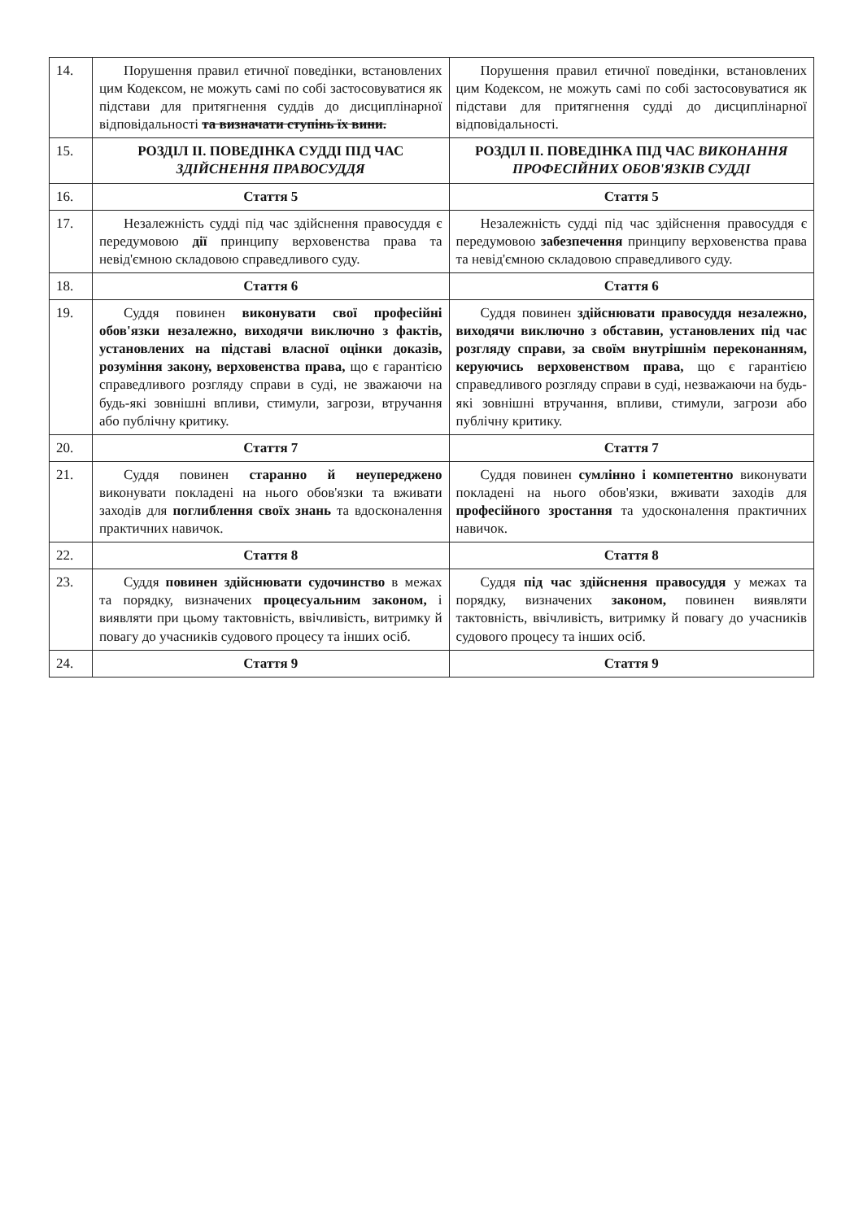| 14. | Порушення правил етичної поведінки, встановлених цим Кодексом, не можуть самі по собі застосовуватися як підстави для притягнення суддів до дисциплінарної відповідальності та визначати ступінь їх вини. | Порушення правил етичної поведінки, встановлених цим Кодексом, не можуть самі по собі застосовуватися як підстави для притягнення судді до дисциплінарної відповідальності. |
| 15. | РОЗДІЛ ІІ. ПОВЕДІНКА СУДДІ ПІД ЧАС ЗДІЙСНЕННЯ ПРАВОСУДДЯ | РОЗДІЛ ІІ. ПОВЕДІНКА ПІД ЧАС ВИКОНАННЯ ПРОФЕСІЙНИХ ОБОВ'ЯЗКІВ СУДДІ |
| 16. | Стаття 5 | Стаття 5 |
| 17. | Незалежність судді під час здійснення правосуддя є передумовою дії принципу верховенства права та невід'ємною складовою справедливого суду. | Незалежність судді під час здійснення правосуддя є передумовою забезпечення принципу верховенства права та невід'ємною складовою справедливого суду. |
| 18. | Стаття 6 | Стаття 6 |
| 19. | Суддя повинен виконувати свої професійні обов'язки незалежно, виходячи виключно з фактів, установлених на підставі власної оцінки доказів, розуміння закону, верховенства права, що є гарантією справедливого розгляду справи в суді, не зважаючи на будь-які зовнішні впливи, стимули, загрози, втручання або публічну критику. | Суддя повинен здійснювати правосуддя незалежно, виходячи виключно з обставин, установлених під час розгляду справи, за своїм внутрішнім переконанням, керуючись верховенством права, що є гарантією справедливого розгляду справи в суді, незважаючи на будь-які зовнішні втручання, впливи, стимули, загрози або публічну критику. |
| 20. | Стаття 7 | Стаття 7 |
| 21. | Суддя повинен старанно й неупереджено виконувати покладені на нього обов'язки та вживати заходів для поглиблення своїх знань та вдосконалення практичних навичок. | Суддя повинен сумлінно і компетентно виконувати покладені на нього обов'язки, вживати заходів для професійного зростання та удосконалення практичних навичок. |
| 22. | Стаття 8 | Стаття 8 |
| 23. | Суддя повинен здійснювати судочинство в межах та порядку, визначених процесуальним законом, і виявляти при цьому тактовність, ввічливість, витримку й повагу до учасників судового процесу та інших осіб. | Суддя під час здійснення правосуддя у межах та порядку, визначених законом, повинен виявляти тактовність, ввічливість, витримку й повагу до учасників судового процесу та інших осіб. |
| 24. | Стаття 9 | Стаття 9 |